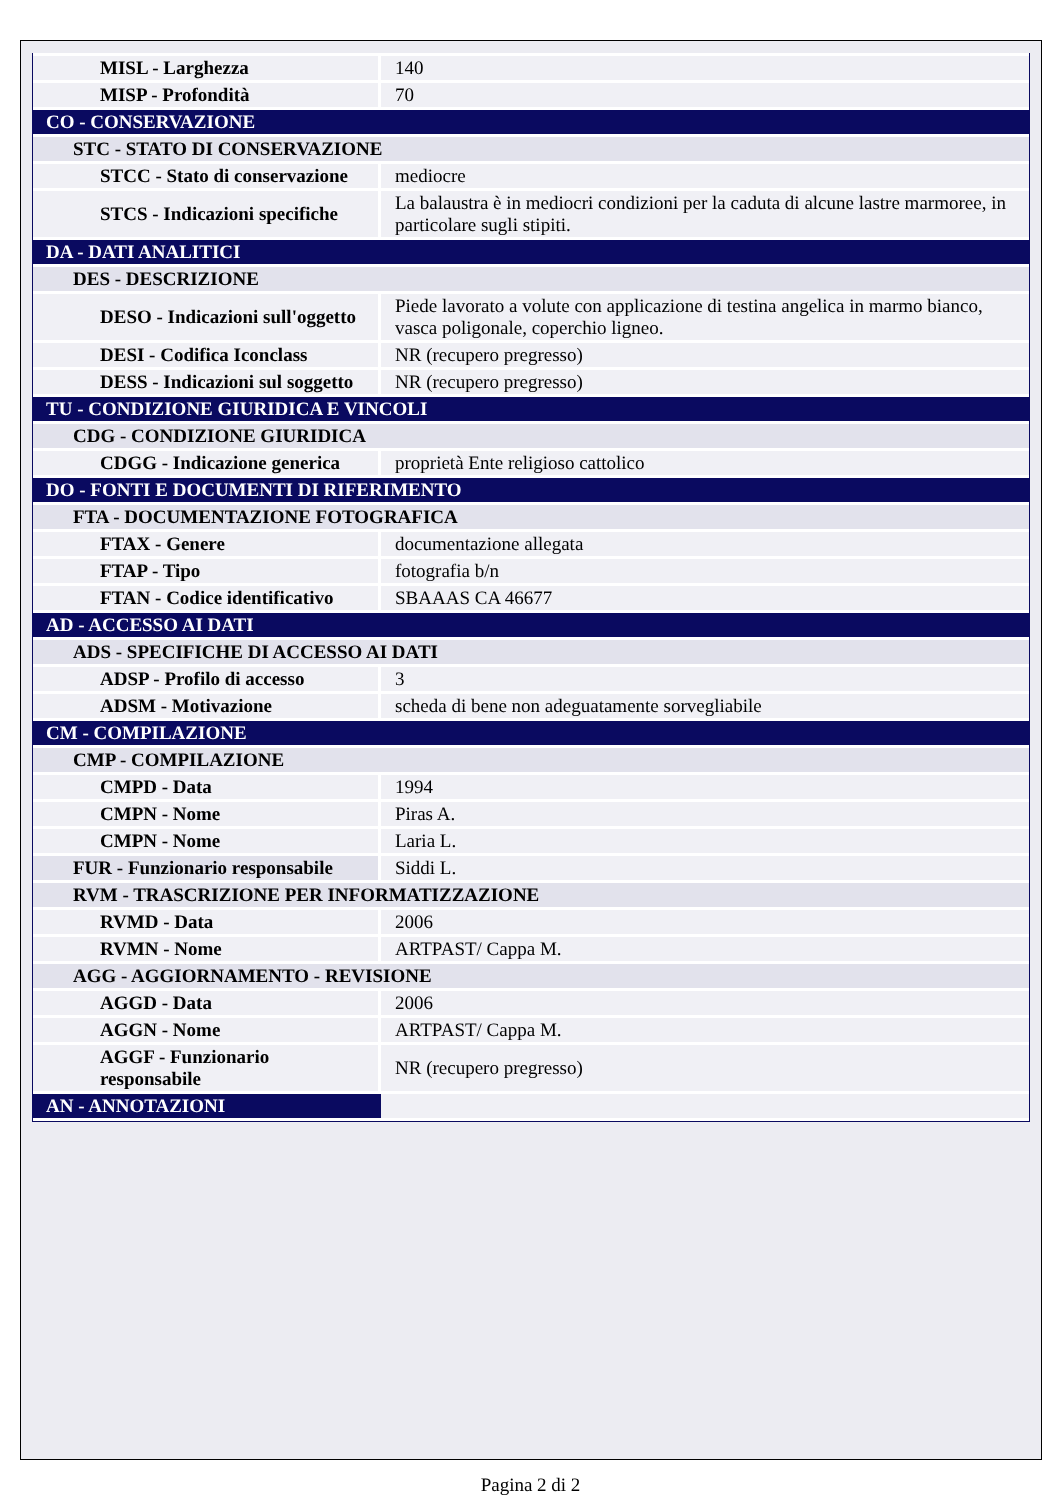| MISL - Larghezza | 140 |
| MISP - Profondità | 70 |
| CO - CONSERVAZIONE | |
| STC - STATO DI CONSERVAZIONE | |
| STCC - Stato di conservazione | mediocre |
| STCS - Indicazioni specifiche | La balaustra è in mediocri condizioni per la caduta di alcune lastre marmoree, in particolare sugli stipiti. |
| DA - DATI ANALITICI | |
| DES - DESCRIZIONE | |
| DESO - Indicazioni sull'oggetto | Piede lavorato a volute con applicazione di testina angelica in marmo bianco, vasca poligonale, coperchio ligneo. |
| DESI - Codifica Iconclass | NR (recupero pregresso) |
| DESS - Indicazioni sul soggetto | NR (recupero pregresso) |
| TU - CONDIZIONE GIURIDICA E VINCOLI | |
| CDG - CONDIZIONE GIURIDICA | |
| CDGG - Indicazione generica | proprietà Ente religioso cattolico |
| DO - FONTI E DOCUMENTI DI RIFERIMENTO | |
| FTA - DOCUMENTAZIONE FOTOGRAFICA | |
| FTAX - Genere | documentazione allegata |
| FTAP - Tipo | fotografia b/n |
| FTAN - Codice identificativo | SBAAAS CA 46677 |
| AD - ACCESSO AI DATI | |
| ADS - SPECIFICHE DI ACCESSO AI DATI | |
| ADSP - Profilo di accesso | 3 |
| ADSM - Motivazione | scheda di bene non adeguatamente sorvegliabile |
| CM - COMPILAZIONE | |
| CMP - COMPILAZIONE | |
| CMPD - Data | 1994 |
| CMPN - Nome | Piras A. |
| CMPN - Nome | Laria L. |
| FUR - Funzionario responsabile | Siddi L. |
| RVM - TRASCRIZIONE PER INFORMATIZZAZIONE | |
| RVMD - Data | 2006 |
| RVMN - Nome | ARTPAST/ Cappa M. |
| AGG - AGGIORNAMENTO - REVISIONE | |
| AGGD - Data | 2006 |
| AGGN - Nome | ARTPAST/ Cappa M. |
| AGGF - Funzionario responsabile | NR (recupero pregresso) |
| AN - ANNOTAZIONI | |
Pagina 2 di 2